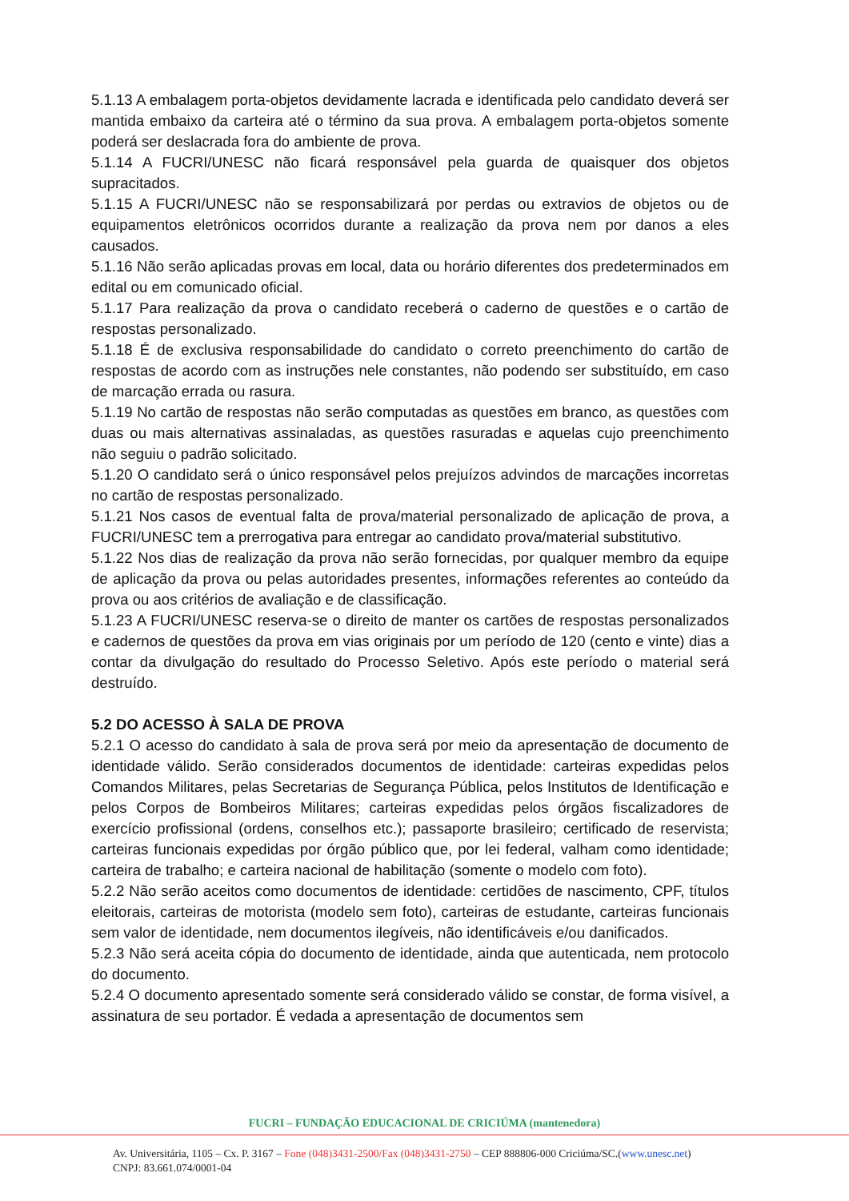5.1.13 A embalagem porta-objetos devidamente lacrada e identificada pelo candidato deverá ser mantida embaixo da carteira até o término da sua prova. A embalagem porta-objetos somente poderá ser deslacrada fora do ambiente de prova.
5.1.14 A FUCRI/UNESC não ficará responsável pela guarda de quaisquer dos objetos supracitados.
5.1.15 A FUCRI/UNESC não se responsabilizará por perdas ou extravios de objetos ou de equipamentos eletrônicos ocorridos durante a realização da prova nem por danos a eles causados.
5.1.16 Não serão aplicadas provas em local, data ou horário diferentes dos predeterminados em edital ou em comunicado oficial.
5.1.17 Para realização da prova o candidato receberá o caderno de questões e o cartão de respostas personalizado.
5.1.18 É de exclusiva responsabilidade do candidato o correto preenchimento do cartão de respostas de acordo com as instruções nele constantes, não podendo ser substituído, em caso de marcação errada ou rasura.
5.1.19 No cartão de respostas não serão computadas as questões em branco, as questões com duas ou mais alternativas assinaladas, as questões rasuradas e aquelas cujo preenchimento não seguiu o padrão solicitado.
5.1.20 O candidato será o único responsável pelos prejuízos advindos de marcações incorretas no cartão de respostas personalizado.
5.1.21 Nos casos de eventual falta de prova/material personalizado de aplicação de prova, a FUCRI/UNESC tem a prerrogativa para entregar ao candidato prova/material substitutivo.
5.1.22 Nos dias de realização da prova não serão fornecidas, por qualquer membro da equipe de aplicação da prova ou pelas autoridades presentes, informações referentes ao conteúdo da prova ou aos critérios de avaliação e de classificação.
5.1.23 A FUCRI/UNESC reserva-se o direito de manter os cartões de respostas personalizados e cadernos de questões da prova em vias originais por um período de 120 (cento e vinte) dias a contar da divulgação do resultado do Processo Seletivo. Após este período o material será destruído.
5.2 DO ACESSO À SALA DE PROVA
5.2.1 O acesso do candidato à sala de prova será por meio da apresentação de documento de identidade válido. Serão considerados documentos de identidade: carteiras expedidas pelos Comandos Militares, pelas Secretarias de Segurança Pública, pelos Institutos de Identificação e pelos Corpos de Bombeiros Militares; carteiras expedidas pelos órgãos fiscalizadores de exercício profissional (ordens, conselhos etc.); passaporte brasileiro; certificado de reservista; carteiras funcionais expedidas por órgão público que, por lei federal, valham como identidade; carteira de trabalho; e carteira nacional de habilitação (somente o modelo com foto).
5.2.2 Não serão aceitos como documentos de identidade: certidões de nascimento, CPF, títulos eleitorais, carteiras de motorista (modelo sem foto), carteiras de estudante, carteiras funcionais sem valor de identidade, nem documentos ilegíveis, não identificáveis e/ou danificados.
5.2.3 Não será aceita cópia do documento de identidade, ainda que autenticada, nem protocolo do documento.
5.2.4 O documento apresentado somente será considerado válido se constar, de forma visível, a assinatura de seu portador. É vedada a apresentação de documentos sem
FUCRI – FUNDAÇÃO EDUCACIONAL DE CRICIÚMA (mantenedora)
Av. Universitária, 1105 – Cx. P. 3167 – Fone (048)3431-2500/Fax (048)3431-2750 – CEP 888806-000 Criciúma/SC.(www.unesc.net)
CNPJ: 83.661.074/0001-04